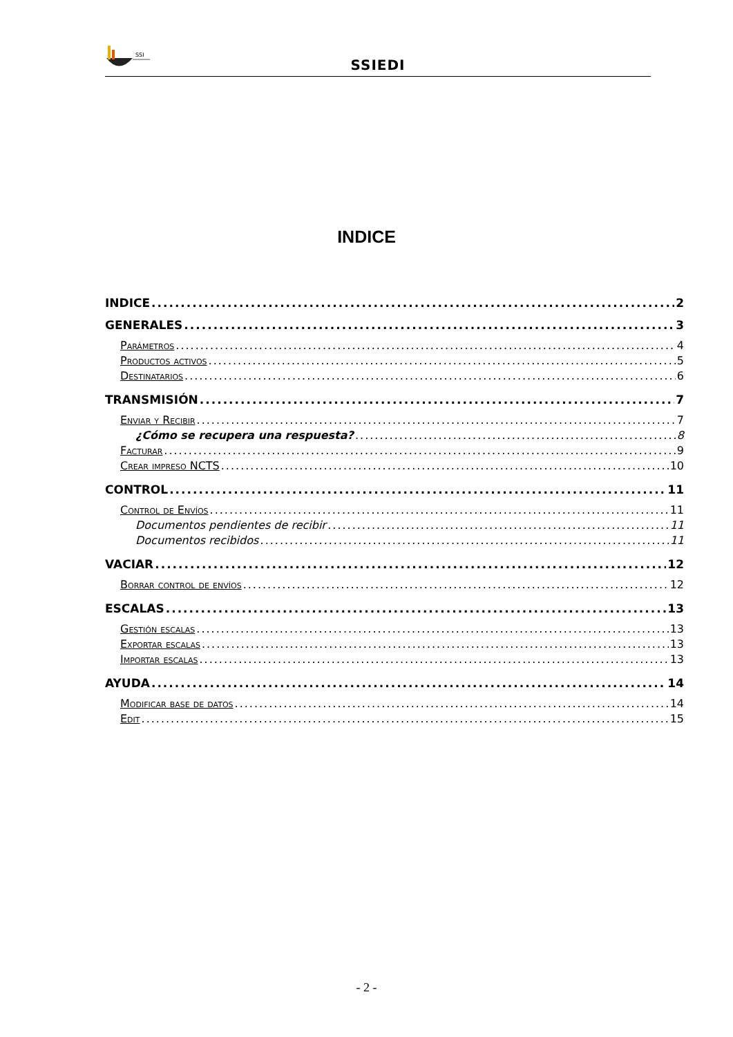SSI
SSIEDI
INDICE
INDICE 2
GENERALES 3
Parámetros 4
Productos activos 5
Destinatarios 6
TRANSMISIÓN 7
Enviar y Recibir 7
¿Cómo se recupera una respuesta? 8
Facturar 9
Crear impreso NCTS 10
CONTROL 11
Control de Envíos 11
Documentos pendientes de recibir 11
Documentos recibidos 11
VACIAR 12
Borrar control de envíos 12
ESCALAS 13
Gestión escalas 13
Exportar escalas 13
Importar escalas 13
AYUDA 14
Modificar base de datos 14
Edit 15
- 2 -